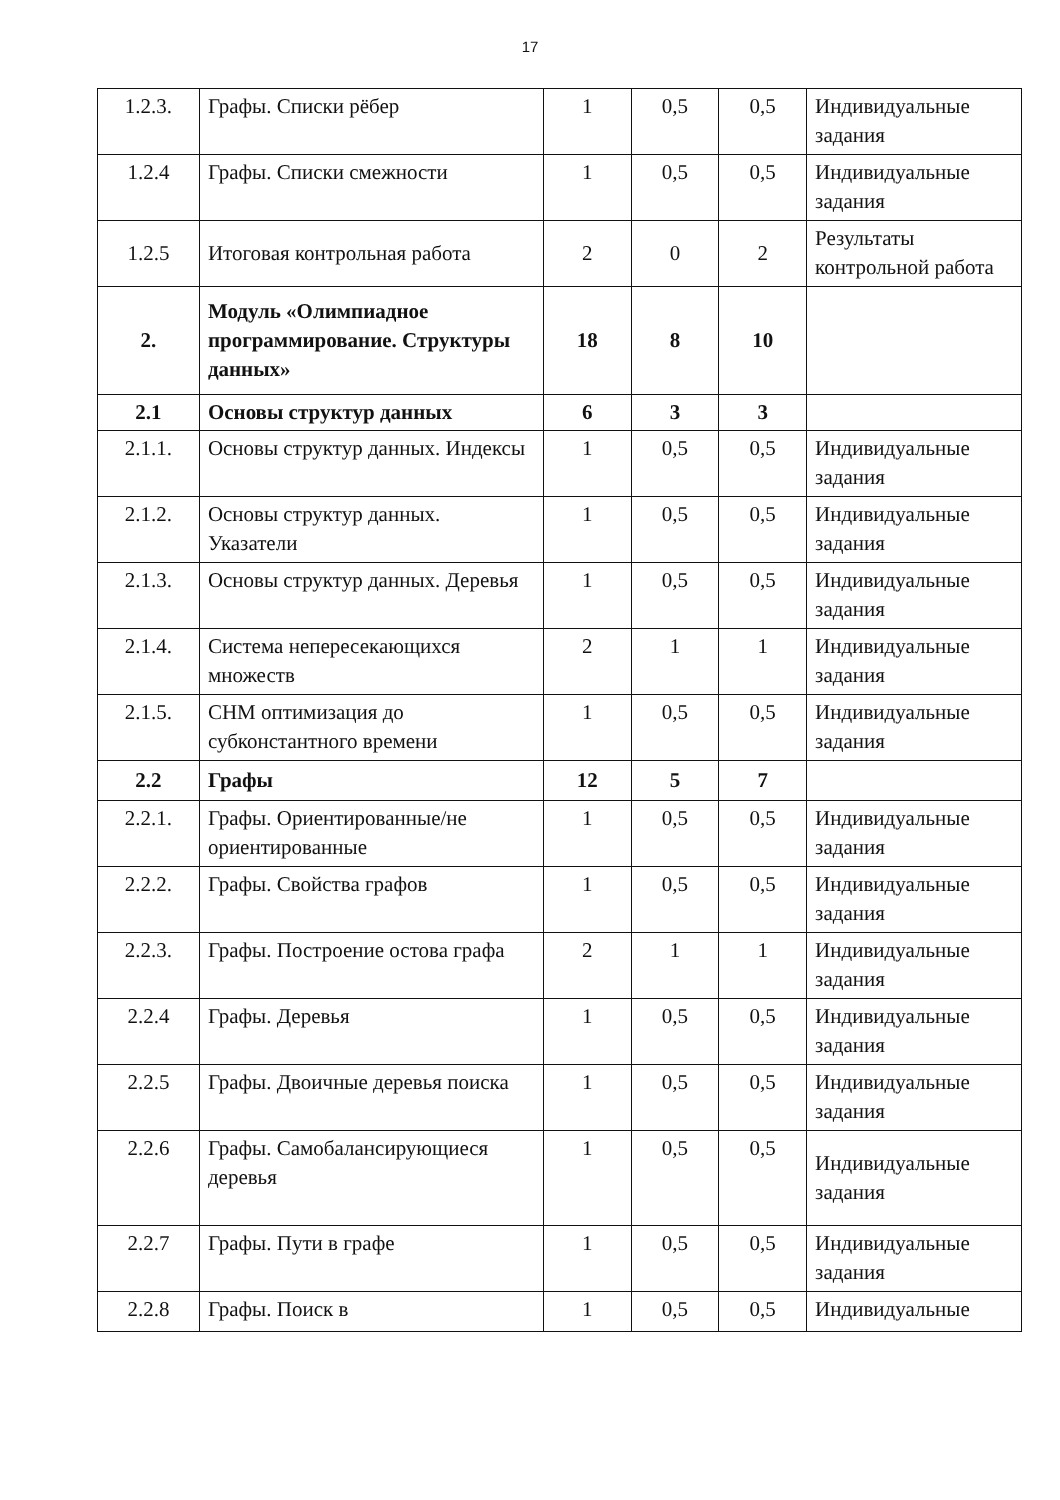17
| 1.2.3. | Графы. Списки рёбер | 1 | 0,5 | 0,5 | Индивидуальные задания |
| 1.2.4 | Графы. Списки смежности | 1 | 0,5 | 0,5 | Индивидуальные задания |
| 1.2.5 | Итоговая контрольная работа | 2 | 0 | 2 | Результаты контрольной работа |
| 2. | Модуль «Олимпиадное программирование. Структуры данных» | 18 | 8 | 10 | |
| 2.1 | Основы структур данных | 6 | 3 | 3 | |
| 2.1.1. | Основы структур данных. Индексы | 1 | 0,5 | 0,5 | Индивидуальные задания |
| 2.1.2. | Основы структур данных. Указатели | 1 | 0,5 | 0,5 | Индивидуальные задания |
| 2.1.3. | Основы структур данных. Деревья | 1 | 0,5 | 0,5 | Индивидуальные задания |
| 2.1.4. | Система непересекающихся множеств | 2 | 1 | 1 | Индивидуальные задания |
| 2.1.5. | СНМ оптимизация до субконстантного времени | 1 | 0,5 | 0,5 | Индивидуальные задания |
| 2.2 | Графы | 12 | 5 | 7 | |
| 2.2.1. | Графы. Ориентированные/не ориентированные | 1 | 0,5 | 0,5 | Индивидуальные задания |
| 2.2.2. | Графы. Свойства графов | 1 | 0,5 | 0,5 | Индивидуальные задания |
| 2.2.3. | Графы. Построение остова графа | 2 | 1 | 1 | Индивидуальные задания |
| 2.2.4 | Графы. Деревья | 1 | 0,5 | 0,5 | Индивидуальные задания |
| 2.2.5 | Графы. Двоичные деревья поиска | 1 | 0,5 | 0,5 | Индивидуальные задания |
| 2.2.6 | Графы. Самобалансирующиеся деревья | 1 | 0,5 | 0,5 | Индивидуальные задания |
| 2.2.7 | Графы. Пути в графе | 1 | 0,5 | 0,5 | Индивидуальные задания |
| 2.2.8 | Графы. Поиск в | 1 | 0,5 | 0,5 | Индивидуальные |